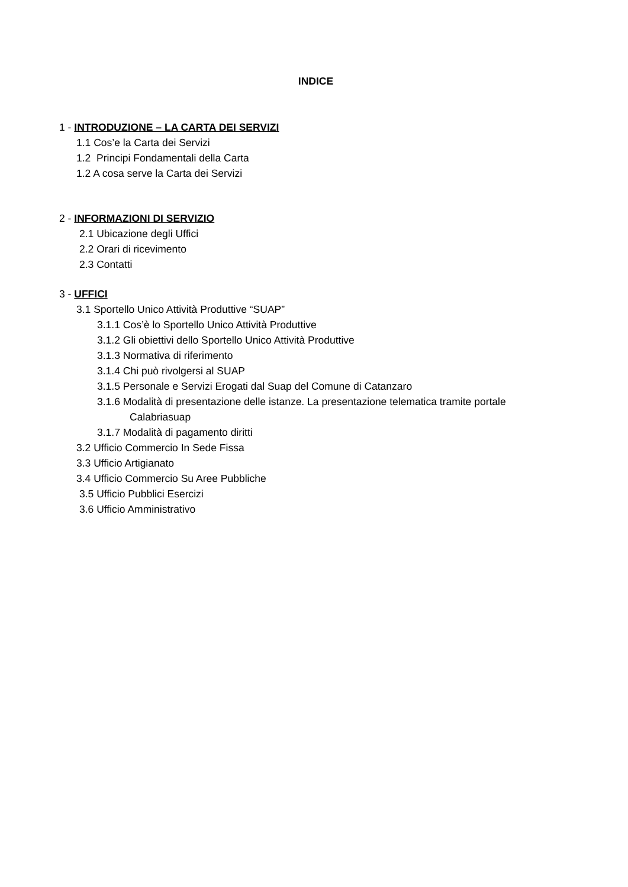INDICE
1 - INTRODUZIONE – LA CARTA DEI SERVIZI
1.1 Cos’e la Carta dei Servizi
1.2 Principi Fondamentali della Carta
1.2 A cosa serve la Carta dei Servizi
2 - INFORMAZIONI DI SERVIZIO
2.1 Ubicazione degli Uffici
2.2 Orari di ricevimento
2.3 Contatti
3 - UFFICI
3.1 Sportello Unico Attività Produttive “SUAP”
3.1.1 Cos’è lo Sportello Unico Attività Produttive
3.1.2 Gli obiettivi dello Sportello Unico Attività Produttive
3.1.3 Normativa di riferimento
3.1.4 Chi può rivolgersi al SUAP
3.1.5 Personale e Servizi Erogati dal Suap del Comune di Catanzaro
3.1.6 Modalità di presentazione delle istanze. La presentazione telematica tramite portale
Calabriasuap
3.1.7 Modalità di pagamento diritti
3.2 Ufficio Commercio In Sede Fissa
3.3 Ufficio Artigianato
3.4 Ufficio Commercio Su Aree Pubbliche
3.5 Ufficio Pubblici Esercizi
3.6 Ufficio Amministrativo